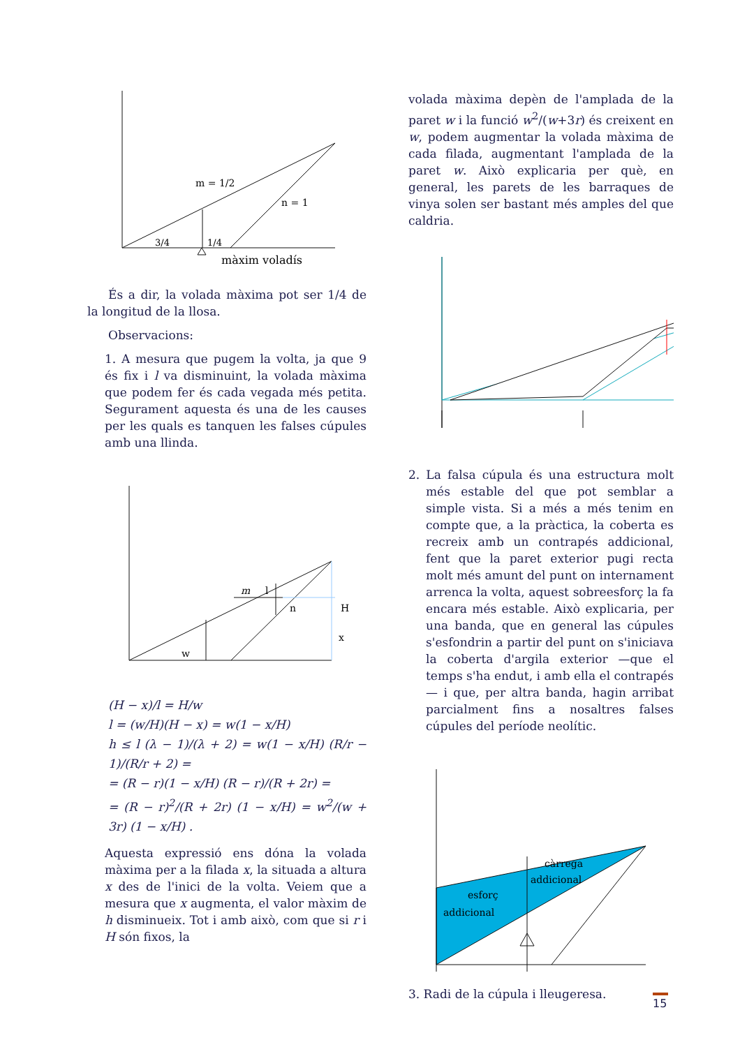m = 1/2
n = 1
3/4
1/4
màxim voladís
És a dir, la volada màxima pot ser 1/4 de la longitud de la llosa.
Observacions:
1. A mesura que pugem la volta, ja que 9 és fix i l va disminuint, la volada màxima que podem fer és cada vegada més petita. Segurament aquesta és una de les causes per les quals es tanquen les falses cúpules amb una llinda.
m
l
n
H
x
w
(H − x)/l = H/w
l = (w/H)(H − x) = w(1 − x/H)
h ≤ l (λ − 1)/(λ + 2) = w(1 − x/H) (R/r − 1)/(R/r + 2) =
= (R − r)(1 − x/H) (R − r)/(R + 2r) =
= (R − r)<sup>2</sup>/(R + 2r) (1 − x/H) = w<sup>2</sup>/(w + 3r) (1 − x/H) .
Aquesta expressió ens dóna la volada màxima per a la filada x, la situada a altura x des de l'inici de la volta. Veiem que a mesura que x augmenta, el valor màxim de h disminueix. Tot i amb això, com que si r i H són fixos, la
volada màxima depèn de l'amplada de la paret w i la funció w<sup>2</sup>/(w+3r) és creixent en w, podem augmentar la volada màxima de cada filada, augmentant l'amplada de la paret w. Això explicaria per què, en general, les parets de les barraques de vinya solen ser bastant més amples del que caldria.
2. La falsa cúpula és una estructura molt més estable del que pot semblar a simple vista. Si a més a més tenim en compte que, a la pràctica, la coberta es recreix amb un contrapés addicional, fent que la paret exterior pugi recta molt més amunt del punt on internament arrenca la volta, aquest sobreesforç la fa encara més estable. Això explicaria, per una banda, que en general las cúpules s'esfondrin a partir del punt on s'iniciava la coberta d'argila exterior —que el temps s'ha endut, i amb ella el contrapés— i que, per altra banda, hagin arribat parcialment fins a nosaltres falses cúpules del període neolític.
esforç
addicional
càrrega
addicional
3. Radi de la cúpula i lleugeresa.
15